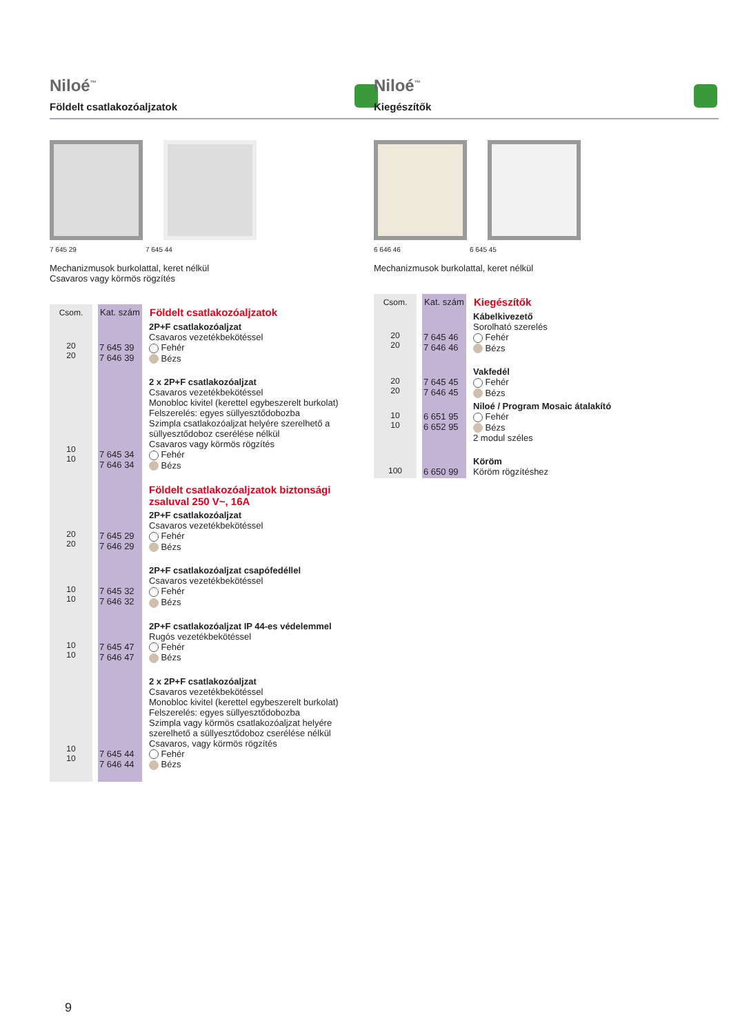Niloé<sup>™</sup>
Földelt csatlakozóaljzatok
7 645 29 7 645 44
Mechanizmusok burkolattal, keret nélkül
Csavaros vagy körmös rögzítés
| Csom. | Kat. szám | Földelt csatlakozóaljzatok |
| --- | --- | --- |
| 20 20 | 7 645 39 7 646 39 | 2P+F csatlakozóaljzat Csavaros vezetékbekötéssel Fehér Bézs |
| 10 10 | 7 645 34 7 646 34 | 2 x 2P+F csatlakozóaljzat Csavaros vezetékbekötéssel Monobloc kivitel (kerettel egybeszerelt burkolat) Felszerelés: egyes süllyesztődobozba Szimpla csatlakozóaljzat helyére szerelhető a süllyesztődoboz cserélése nélkül Csavaros vagy körmös rögzítés Fehér Bézs |
| | | Földelt csatlakozóaljzatok biztonsági zsaluval 250 V~, 16A |
| 20 20 | 7 645 29 7 646 29 | 2P+F csatlakozóaljzat Csavaros vezetékbekötéssel Fehér Bézs |
| 10 10 | 7 645 32 7 646 32 | 2P+F csatlakozóaljzat csapófedéllel Csavaros vezetékbekötéssel Fehér Bézs |
| 10 10 | 7 645 47 7 646 47 | 2P+F csatlakozóaljzat IP 44-es védelemmel Rugós vezetékbekötéssel Fehér Bézs |
| 10 10 | 7 645 44 7 646 44 | 2 x 2P+F csatlakozóaljzat Csavaros vezetékbekötéssel Monobloc kivitel (kerettel egybeszerelt burkolat) Felszerelés: egyes süllyesztődobozba Szimpla vagy körmös csatlakozóaljzat helyére szerelhető a süllyesztődoboz cserélése nélkül Csavaros, vagy körmös rögzítés Fehér Bézs |
Niloé<sup>™</sup>
Kiegészítők
6 646 46 6 645 45
Mechanizmusok burkolattal, keret nélkül
| Csom. | Kat. szám | Kiegészítők |
| --- | --- | --- |
| 20 20 | 7 645 46 7 646 46 | Kábelkivezető Sorolható szerelés Fehér Bézs |
| 20 20 | 7 645 45 7 646 45 | Vakfedél Fehér Bézs |
| 10 10 | 6 651 95 6 652 95 | Niloé / Program Mosaic átalakító Fehér Bézs 2 modul széles |
| 100 | 6 650 99 | Köröm Köröm rögzítéshez |
9